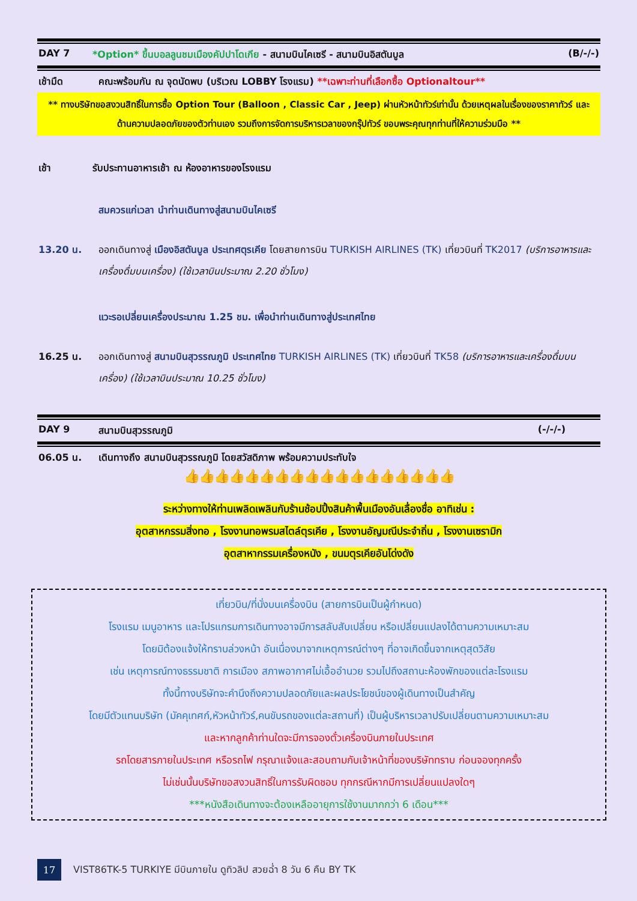DAY 7 *Option* ขึ้นบอลลูนชมเมืองคัปปาโดเกีย - สนามบินไคเซรี - สนามบินอิสตันบูล (B/-/-)
เช้ามืด คณะพร้อมกัน ณ จุดนัดพบ (บริเวณ LOBBY โรงแรม) **เฉพาะท่านที่เลือกซื้อ Optionaltour**
** ทางบริษัทขอสงวนสิทธิ์ในการซื้อ Option Tour (Balloon , Classic Car , Jeep) ผ่านหัวหน้าทัวร์เท่านั้น ด้วยเหตุผลในเรื่องของราคาทัวร์ และด้านความปลอดภัยของตัวท่านเอง รวมถึงการจัดการบริหารเวลาของกรุ๊ปทัวร์ ขอบพระคุณทุกท่านที่ให้ความร่วมมือ **
เช้า รับประทานอาหารเช้า ณ ห้องอาหารของโรงแรม
สมควรแก่เวลา นำท่านเดินทางสู่สนามบินไคเซรี
13.20 น. ออกเดินทางสู่ เมืองอิสตันบูล ประเทศตุรเคีย โดยสายการบิน TURKISH AIRLINES (TK) เที่ยวบินที่ TK2017 (บริการอาหารและเครื่องดื่มบนเครื่อง) (ใช้เวลาบินประมาณ 2.20 ชั่วโมง)
แวะรอเปลี่ยนเครื่องประมาณ 1.25 ชม. เพื่อนำท่านเดินทางสู่ประเทศไทย
16.25 น. ออกเดินทางสู่ สนามบินสุวรรณภูมิ ประเทศไทย TURKISH AIRLINES (TK) เที่ยวบินที่ TK58 (บริการอาหารและเครื่องดื่มบนเครื่อง) (ใช้เวลาบินประมาณ 10.25 ชั่วโมง)
DAY 9 สนามบินสุวรรณภูมิ (-/-/-)
06.05 น. เดินทางถึง สนามบินสุวรรณภูมิ โดยสวัสดิภาพ พร้อมความประทับใจ
👍👍👍👍👍👍👍👍👍👍👍👍👍👍👍👍👍👍
ระหว่างทางให้ท่านเพลิดเพลินกับร้านช้อปปิ้งสินค้าพื้นเมืองอันเลื่องชื่อ อาทิเช่น :
อุตสาหกรรมสิ่งทอ , โรงงานทอพรมสไตล์ตุรเคีย , โรงงานอัญมณีประจำถิ่น , โรงงานเซรามิก
อุตสาหากรรมเครื่องหนัง , ขนมตุรเคียอันโด่งดัง
เที่ยวบิน/ที่นั่งบนเครื่องบิน (สายการบินเป็นผู้กำหนด)
โรงแรม เมนูอาหาร และโปรแกรมการเดินทางอาจมีการสลับสับเปลี่ยน หรือเปลี่ยนแปลงได้ตามความเหมาะสม
โดยมิต้องแจ้งให้ทราบล่วงหน้า อันเนื่องมาจากเหตุการณ์ต่างๆ ที่อาจเกิดขึ้นจากเหตุสุดวิสัย
เช่น เหตุการณ์ทางธรรมชาติ การเมือง สภาพอากาศไม่เอื้ออำนวย รวมไปถึงสถานะห้องพักของแต่ละโรงแรม
ทั้งนี้ทางบริษัทจะคำนึงถึงความปลอดภัยและผลประโยชน์ของผู้เดินทางเป็นสำคัญ
โดยมีตัวแทนบริษัท (มัคคุเทศก์,หัวหน้าทัวร์,คนขับรถของแต่ละสถานที่) เป็นผู้บริหารเวลาปรับเปลี่ยนตามความเหมาะสม
และหากลูกค้าท่านใดจะมีการจองตั๋วเครื่องบินภายในประเทศ
รถโดยสารภายในประเทศ หรือรถไฟ กรุณาแจ้งและสอบถามกับเจ้าหน้าที่ของบริษัททราบ ก่อนจองทุกครั้ง
ไม่เช่นนั้นบริษัทขอสงวนสิทธิ์ในการรับผิดชอบ ทุกกรณีหากมีการเปลี่ยนแปลงใดๆ
***หนังสือเดินทางจะต้องเหลืออายุการใช้งานมากกว่า 6 เดือน***
17 VIST86TK-5 TURKIYE มีบินภายใน ดูทิวลิป สวยฉ่ำ 8 วัน 6 คืน BY TK